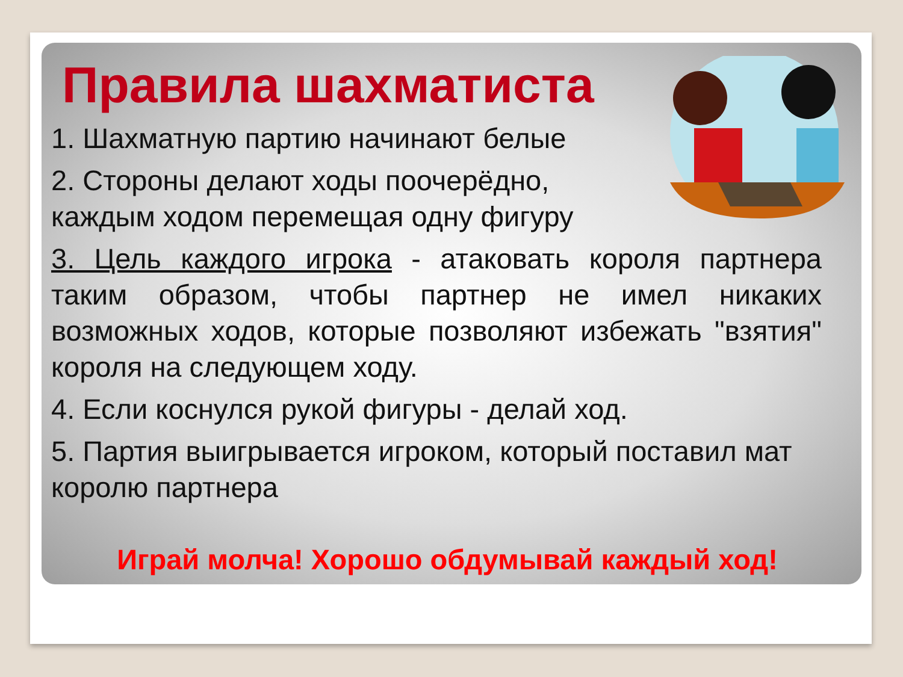Правила шахматиста
1. Шахматную партию начинают белые
2. Стороны делают ходы поочерёдно,
каждым ходом перемещая одну фигуру
3. Цель каждого игрока - атаковать короля партнера таким образом, чтобы партнер не имел никаких возможных ходов, которые позволяют избежать "взятия" короля на следующем ходу.
4. Если коснулся рукой фигуры - делай ход.
5. Партия выигрывается игроком, который поставил мат королю партнера
Играй молча! Хорошо обдумывай каждый ход!